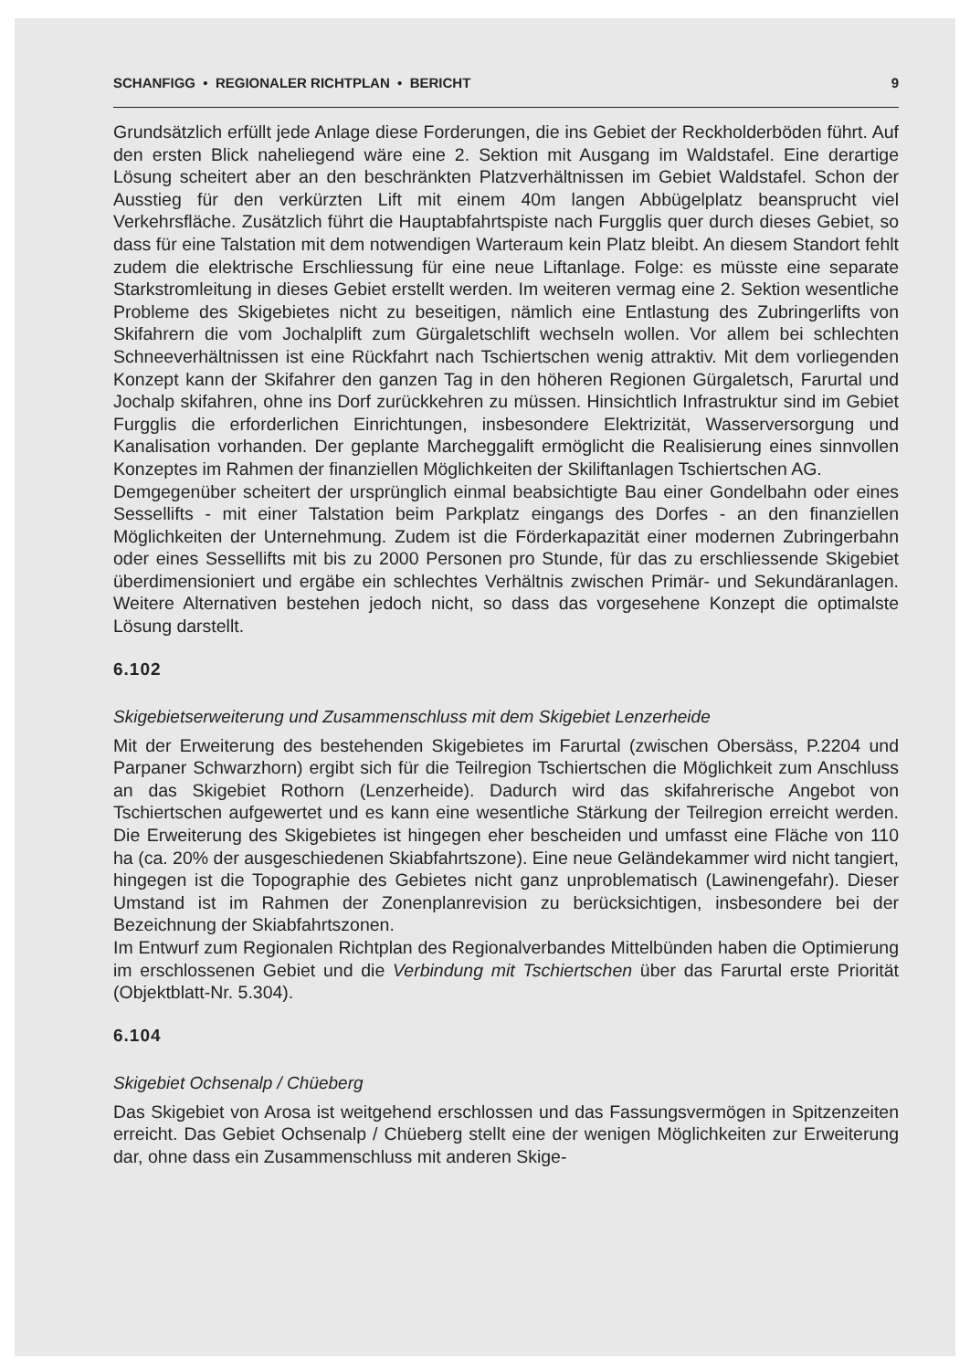SCHANFIGG • REGIONALER RICHTPLAN • BERICHT 9
Grundsätzlich erfüllt jede Anlage diese Forderungen, die ins Gebiet der Reckholderböden führt. Auf den ersten Blick naheliegend wäre eine 2. Sektion mit Ausgang im Waldstafel. Eine derartige Lösung scheitert aber an den beschränkten Platzverhältnissen im Gebiet Waldstafel. Schon der Ausstieg für den verkürzten Lift mit einem 40m langen Abbügelplatz beansprucht viel Verkehrsfläche. Zusätzlich führt die Hauptabfahrtspiste nach Furgglis quer durch dieses Gebiet, so dass für eine Talstation mit dem notwendigen Warteraum kein Platz bleibt. An diesem Standort fehlt zudem die elektrische Erschliessung für eine neue Liftanlage. Folge: es müsste eine separate Starkstromleitung in dieses Gebiet erstellt werden. Im weiteren vermag eine 2. Sektion wesentliche Probleme des Skigebietes nicht zu beseitigen, nämlich eine Entlastung des Zubringerlifts von Skifahrern die vom Jochalplift zum Gürgaletschlift wechseln wollen. Vor allem bei schlechten Schneeverhältnissen ist eine Rückfahrt nach Tschiertschen wenig attraktiv. Mit dem vorliegenden Konzept kann der Skifahrer den ganzen Tag in den höheren Regionen Gürgaletsch, Farurtal und Jochalp skifahren, ohne ins Dorf zurückkehren zu müssen. Hinsichtlich Infrastruktur sind im Gebiet Furgglis die erforderlichen Einrichtungen, insbesondere Elektrizität, Wasserversorgung und Kanalisation vorhanden. Der geplante Marcheggalift ermöglicht die Realisierung eines sinnvollen Konzeptes im Rahmen der finanziellen Möglichkeiten der Skiliftanlagen Tschiertschen AG.
Demgegenüber scheitert der ursprünglich einmal beabsichtigte Bau einer Gondelbahn oder eines Sessellifts - mit einer Talstation beim Parkplatz eingangs des Dorfes - an den finanziellen Möglichkeiten der Unternehmung. Zudem ist die Förderkapazität einer modernen Zubringerbahn oder eines Sessellifts mit bis zu 2000 Personen pro Stunde, für das zu erschliessende Skigebiet überdimensioniert und ergäbe ein schlechtes Verhältnis zwischen Primär- und Sekundäranlagen. Weitere Alternativen bestehen jedoch nicht, so dass das vorgesehene Konzept die optimalste Lösung darstellt.
6.102
Skigebietserweiterung und Zusammenschluss mit dem Skigebiet Lenzerheide
Mit der Erweiterung des bestehenden Skigebietes im Farurtal (zwischen Obersäss, P.2204 und Parpaner Schwarzhorn) ergibt sich für die Teilregion Tschiertschen die Möglichkeit zum Anschluss an das Skigebiet Rothorn (Lenzerheide). Dadurch wird das skifahrerische Angebot von Tschiertschen aufgewertet und es kann eine wesentliche Stärkung der Teilregion erreicht werden. Die Erweiterung des Skigebietes ist hingegen eher bescheiden und umfasst eine Fläche von 110 ha (ca. 20% der ausgeschiedenen Skiabfahrtszone). Eine neue Geländekammer wird nicht tangiert, hingegen ist die Topographie des Gebietes nicht ganz unproblematisch (Lawinengefahr). Dieser Umstand ist im Rahmen der Zonenplanrevision zu berücksichtigen, insbesondere bei der Bezeichnung der Skiabfahrtszonen.
Im Entwurf zum Regionalen Richtplan des Regionalverbandes Mittelbünden haben die Optimierung im erschlossenen Gebiet und die Verbindung mit Tschiertschen über das Farurtal erste Priorität (Objektblatt-Nr. 5.304).
6.104
Skigebiet Ochsenalp / Chüeberg
Das Skigebiet von Arosa ist weitgehend erschlossen und das Fassungsvermögen in Spitzenzeiten erreicht. Das Gebiet Ochsenalp / Chüeberg stellt eine der wenigen Möglichkeiten zur Erweiterung dar, ohne dass ein Zusammenschluss mit anderen Skige-